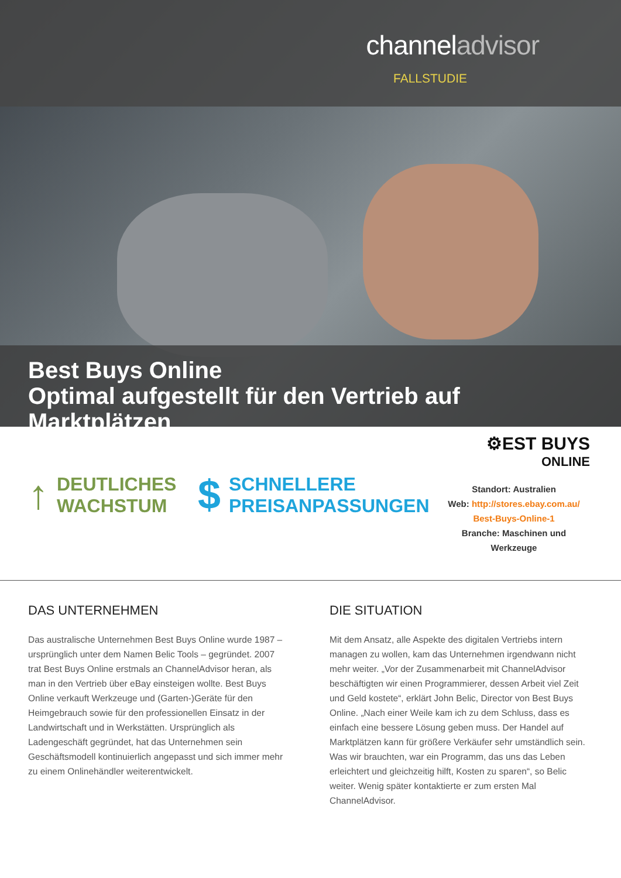channeladvisor
FALLSTUDIE
Best Buys Online
Optimal aufgestellt für den Vertrieb auf Marktplätzen
↑ DEUTLICHES
WACHSTUM
$ SCHNELLERE
PREISANPASSUNGEN
⚙EST BUYS
ONLINE
Standort: Australien
Web: http://stores.ebay.com.au/
Best-Buys-Online-1
Branche: Maschinen und Werkzeuge
DAS UNTERNEHMEN
Das australische Unternehmen Best Buys Online wurde 1987 – ursprünglich unter dem Namen Belic Tools – gegründet. 2007 trat Best Buys Online erstmals an ChannelAdvisor heran, als man in den Vertrieb über eBay einsteigen wollte. Best Buys Online verkauft Werkzeuge und (Garten-)Geräte für den Heimgebrauch sowie für den professionellen Einsatz in der Landwirtschaft und in Werkstätten. Ursprünglich als Ladengeschäft gegründet, hat das Unternehmen sein Geschäftsmodell kontinuierlich angepasst und sich immer mehr zu einem Onlinehändler weiterentwickelt.
DIE SITUATION
Mit dem Ansatz, alle Aspekte des digitalen Vertriebs intern managen zu wollen, kam das Unternehmen irgendwann nicht mehr weiter. „Vor der Zusammenarbeit mit ChannelAdvisor beschäftigten wir einen Programmierer, dessen Arbeit viel Zeit und Geld kostete“, erklärt John Belic, Director von Best Buys Online. „Nach einer Weile kam ich zu dem Schluss, dass es einfach eine bessere Lösung geben muss. Der Handel auf Marktplätzen kann für größere Verkäufer sehr umständlich sein. Was wir brauchten, war ein Programm, das uns das Leben erleichtert und gleichzeitig hilft, Kosten zu sparen“, so Belic weiter. Wenig später kontaktierte er zum ersten Mal ChannelAdvisor.